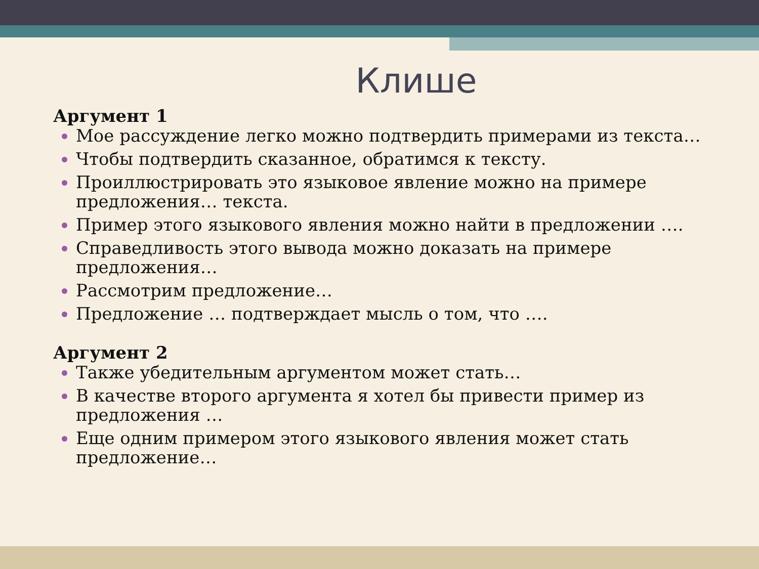Клише
Аргумент 1
Мое рассуждение легко можно подтвердить примерами из текста…
Чтобы подтвердить сказанное, обратимся к тексту.
Проиллюстрировать это языковое явление можно на примере предложения… текста.
Пример этого языкового явления можно найти в предложении ….
Справедливость этого вывода можно доказать на примере предложения…
Рассмотрим предложение…
Предложение … подтверждает мысль о том, что ….
Аргумент 2
Также убедительным аргументом может стать…
В качестве второго аргумента я хотел бы привести пример из предложения …
Еще одним примером этого языкового явления может стать предложение…